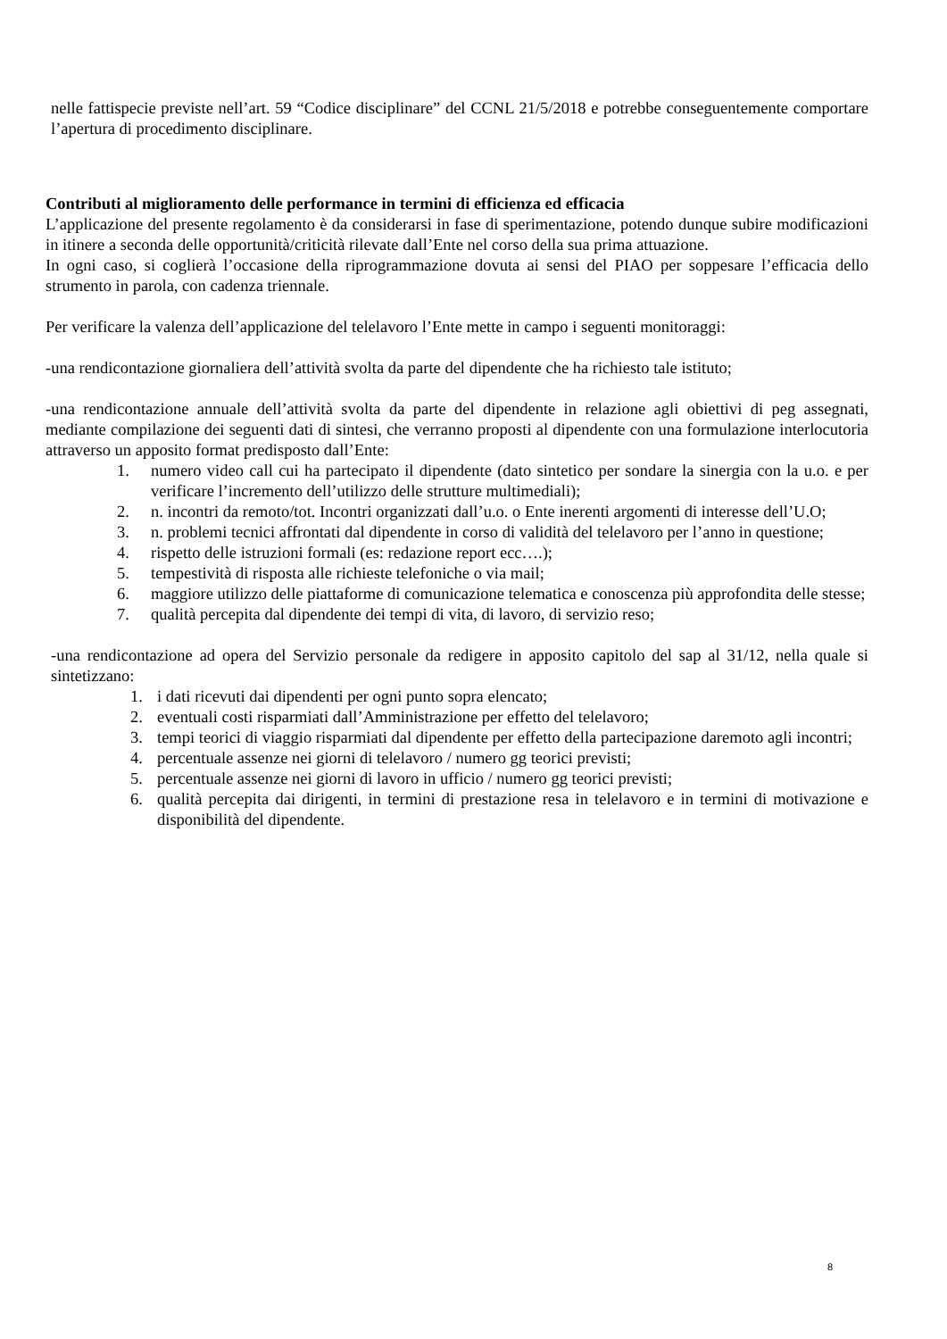nelle fattispecie previste nell’art. 59 “Codice disciplinare” del CCNL 21/5/2018 e potrebbe conseguentemente comportare l’apertura di procedimento disciplinare.
Contributi al miglioramento delle performance in termini di efficienza ed efficacia
L’applicazione del presente regolamento è da considerarsi in fase di sperimentazione, potendo dunque subire modificazioni in itinere a seconda delle opportunità/criticità rilevate dall’Ente nel corso della sua prima attuazione.
In ogni caso, si coglierà l’occasione della riprogrammazione dovuta ai sensi del PIAO per soppesare l’efficacia dello strumento in parola, con cadenza triennale.
Per verificare la valenza dell’applicazione del telelavoro l’Ente mette in campo i seguenti monitoraggi:
-una rendicontazione giornaliera dell’attività svolta da parte del dipendente che ha richiesto tale istituto;
-una rendicontazione annuale dell’attività svolta da parte del dipendente in relazione agli obiettivi di peg assegnati, mediante compilazione dei seguenti dati di sintesi, che verranno proposti al dipendente con una formulazione interlocutoria attraverso un apposito format predisposto dall’Ente:
1. numero video call cui ha partecipato il dipendente (dato sintetico per sondare la sinergia con la u.o. e per verificare l’incremento dell’utilizzo delle strutture multimediali);
2. n. incontri da remoto/tot. Incontri organizzati dall’u.o. o Ente inerenti argomenti di interesse dell’U.O;
3. n. problemi tecnici affrontati dal dipendente in corso di validità del telelavoro per l’anno in questione;
4. rispetto delle istruzioni formali (es: redazione report ecc….);
5. tempestività di risposta alle richieste telefoniche o via mail;
6. maggiore utilizzo delle piattaforme di comunicazione telematica e conoscenza più approfondita delle stesse;
7. qualità percepita dal dipendente dei tempi di vita, di lavoro, di servizio reso;
-una rendicontazione ad opera del Servizio personale da redigere in apposito capitolo del sap al 31/12, nella quale si sintetizzano:
1. i dati ricevuti dai dipendenti per ogni punto sopra elencato;
2. eventuali costi risparmiati dall’Amministrazione per effetto del telelavoro;
3. tempi teorici di viaggio risparmiati dal dipendente per effetto della partecipazione daremoto agli incontri;
4. percentuale assenze nei giorni di telelavoro / numero gg teorici previsti;
5. percentuale assenze nei giorni di lavoro in ufficio / numero gg teorici previsti;
6. qualità percepita dai dirigenti, in termini di prestazione resa in telelavoro e in termini di motivazione e disponibilità del dipendente.
8